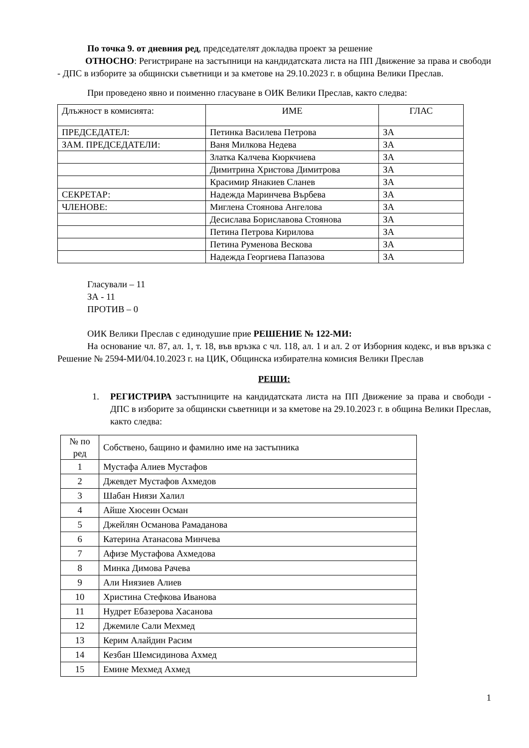По точка 9. от дневния ред, председателят докладва проект за решение
ОТНОСНО: Регистриране на застъпници на кандидатската листа на ПП Движение за права и свободи - ДПС в изборите за общински съветници и за кметове на 29.10.2023 г. в община Велики Преслав.
При проведено явно и поименно гласуване в ОИК Велики Преслав, както следва:
| Длъжност в комисията: | ИМЕ | ГЛАС |
| --- | --- | --- |
| ПРЕДСЕДАТЕЛ: | Петинка Василева Петрова | ЗА |
| ЗАМ. ПРЕДСЕДАТЕЛИ: | Ваня Милкова Недева | ЗА |
| | Златка Калчева Кюркчиева | ЗА |
| | Димитрина Христова Димитрова | ЗА |
| | Красимир Янакиев Сланев | ЗА |
| СЕКРЕТАР: | Надежда Маринчева Върбева | ЗА |
| ЧЛЕНОВЕ: | Миглена Стоянова Ангелова | ЗА |
| | Десислава Бориславова Стоянова | ЗА |
| | Петина Петрова Кирилова | ЗА |
| | Петина Руменова Вескова | ЗА |
| | Надежда Георгиева Папазова | ЗА |
Гласували – 11
ЗА - 11
ПРОТИВ – 0
ОИК Велики Преслав с единодушие прие РЕШЕНИЕ № 122-МИ:
На основание чл. 87, ал. 1, т. 18, във връзка с чл. 118, ал. 1 и ал. 2 от Изборния кодекс, и във връзка с Решение № 2594-МИ/04.10.2023 г. на ЦИК, Общинска избирателна комисия Велики Преслав
РЕШИ:
1. РЕГИСТРИРА застъпниците на кандидатската листа на ПП Движение за права и свободи - ДПС в изборите за общински съветници и за кметове на 29.10.2023 г. в община Велики Преслав, както следва:
| № по ред | Собствено, бащино и фамилно име на застъпника |
| --- | --- |
| 1 | Мустафа Алиев Мустафов |
| 2 | Джевдет Мустафов Ахмедов |
| 3 | Шабан Ниязи Халил |
| 4 | Айше Хюсеин Осман |
| 5 | Джейлян Османова Рамаданова |
| 6 | Катерина Атанасова Минчева |
| 7 | Афизе Мустафова Ахмедова |
| 8 | Минка Димова Рачева |
| 9 | Али Ниязиев Алиев |
| 10 | Христина Стефкова Иванова |
| 11 | Нудрет Ебазерова Хасанова |
| 12 | Джемиле Сали Мехмед |
| 13 | Керим Алайдин Расим |
| 14 | Кезбан Шемсидинова Ахмед |
| 15 | Емине Мехмед Ахмед |
1